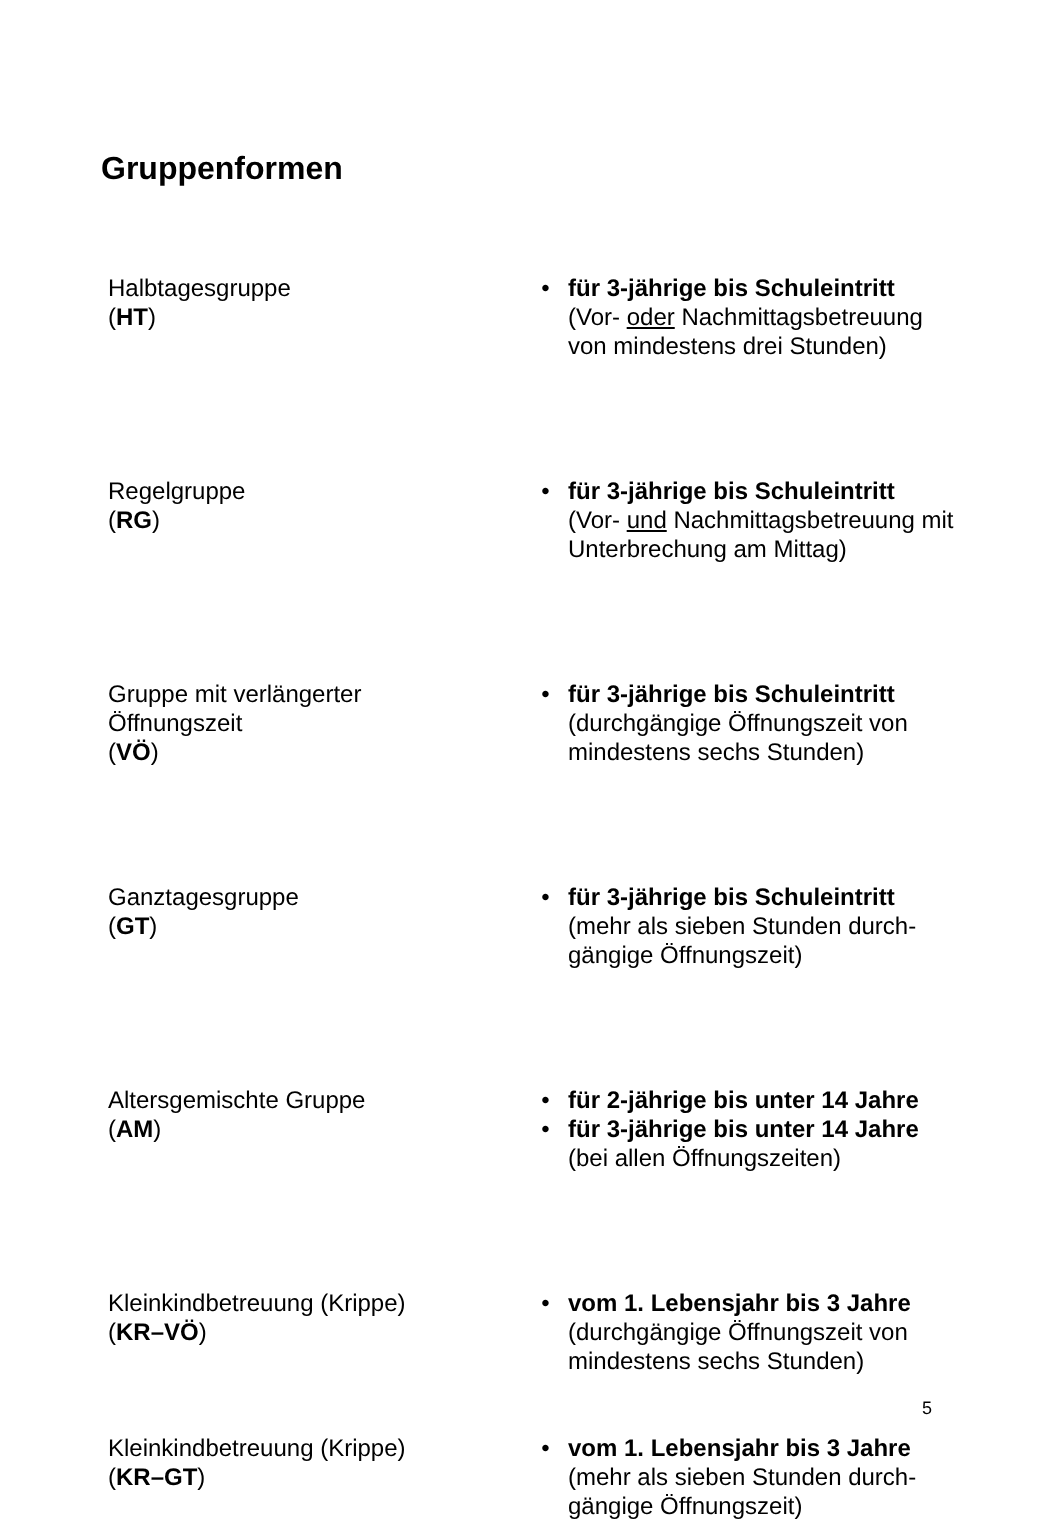Gruppenformen
Halbtagesgruppe
(HT)
• für 3-jährige bis Schuleintritt
(Vor- oder Nachmittagsbetreuung von mindestens drei Stunden)
Regelgruppe
(RG)
• für 3-jährige bis Schuleintritt
(Vor- und Nachmittagsbetreuung mit Unterbrechung am Mittag)
Gruppe mit verlängerter
Öffnungszeit
(VÖ)
• für 3-jährige bis Schuleintritt
(durchgängige Öffnungszeit von mindestens sechs Stunden)
Ganztagesgruppe
(GT)
• für 3-jährige bis Schuleintritt
(mehr als sieben Stunden durch-
gängige Öffnungszeit)
Altersgemischte Gruppe
(AM)
• für 2-jährige bis unter 14 Jahre
• für 3-jährige bis unter 14 Jahre
(bei allen Öffnungszeiten)
Kleinkindbetreuung (Krippe)
(KR–VÖ)
• vom 1. Lebensjahr bis 3 Jahre
(durchgängige Öffnungszeit von mindestens sechs Stunden)
Kleinkindbetreuung (Krippe)
(KR–GT)
• vom 1. Lebensjahr bis 3 Jahre
(mehr als sieben Stunden durch-
gängige Öffnungszeit)
5